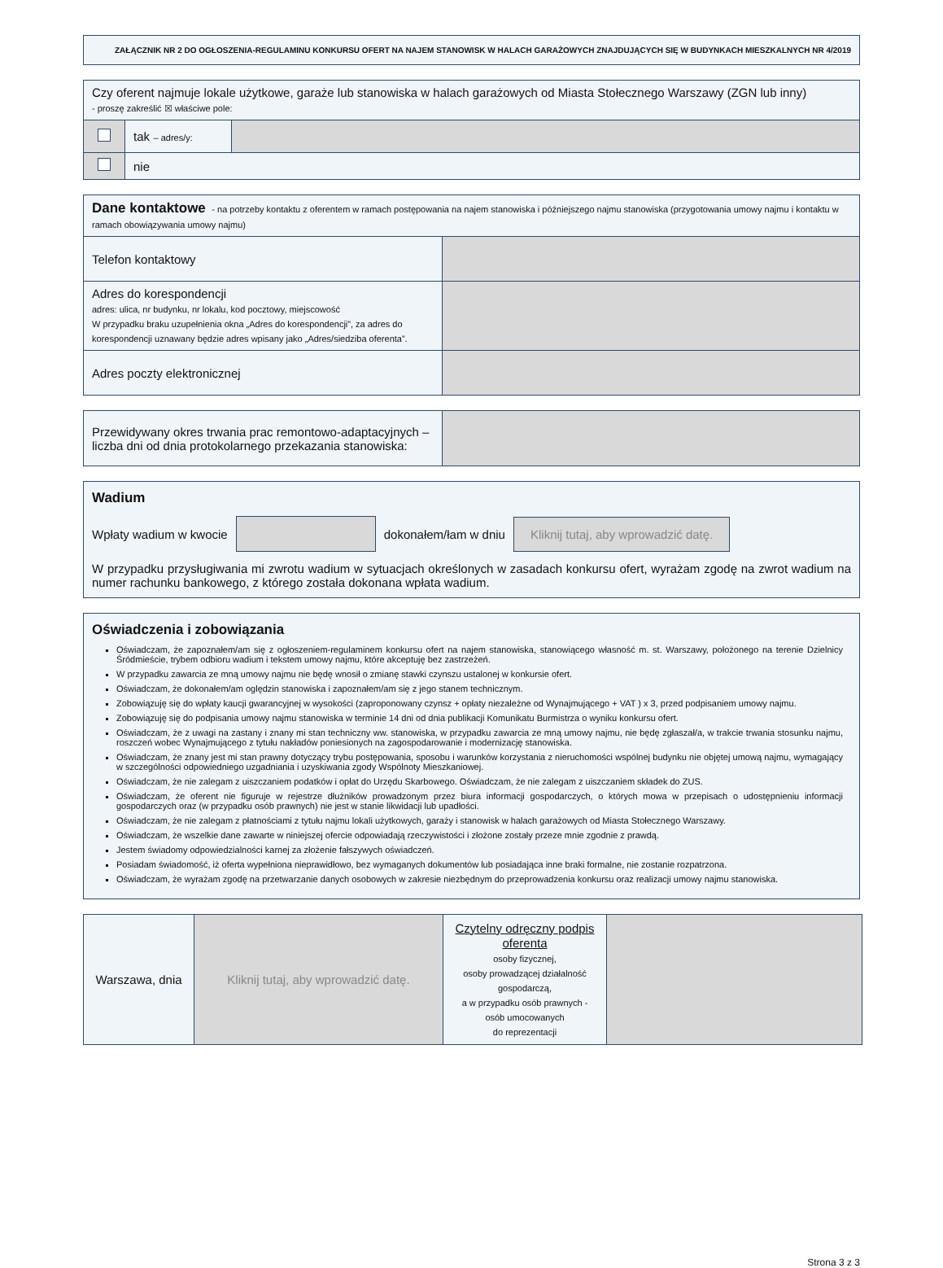ZAŁĄCZNIK NR 2 DO OGŁOSZENIA-REGULAMINU KONKURSU OFERT NA NAJEM STANOWISK W HALACH GARAŻOWYCH ZNAJDUJĄCYCH SIĘ W BUDYNKACH MIESZKALNYCH NR 4/2019
| Czy oferent najmuje lokale użytkowe, garaże lub stanowiska w halach garażowych od Miasta Stołecznego Warszawy (ZGN lub inny) - proszę zakreślić ☒ właściwe pole: | | |
| | tak – adres/y: | |
| | nie | |
| Dane kontaktowe - na potrzeby kontaktu z oferentem w ramach postępowania na najem stanowiska i późniejszego najmu stanowiska (przygotowania umowy najmu i kontaktu w ramach obowiązywania umowy najmu) | |
| Telefon kontaktowy | |
| Adres do korespondencji adres: ulica, nr budynku, nr lokalu, kod pocztowy, miejscowość W przypadku braku uzupełnienia okna „Adres do korespondencji”, za adres do korespondencji uznawany będzie adres wpisany jako „Adres/siedziba oferenta”. | |
| Adres poczty elektronicznej | |
| Przewidywany okres trwania prac remontowo-adaptacyjnych – liczba dni od dnia protokolarnego przekazania stanowiska: | |
Wadium
Wpłaty wadium w kwocie dokonałem/łam w dniu Kliknij tutaj, aby wprowadzić datę.
W przypadku przysługiwania mi zwrotu wadium w sytuacjach określonych w zasadach konkursu ofert, wyrażam zgodę na zwrot wadium na numer rachunku bankowego, z którego została dokonana wpłata wadium.
Oświadczenia i zobowiązania
Oświadczam, że zapoznałem/am się z ogłoszeniem-regulaminem konkursu ofert na najem stanowiska, stanowiącego własność m. st. Warszawy, położonego na terenie Dzielnicy Śródmieście, trybem odbioru wadium i tekstem umowy najmu, które akceptuję bez zastrzeżeń.
W przypadku zawarcia ze mną umowy najmu nie będę wnosił o zmianę stawki czynszu ustalonej w konkursie ofert.
Oświadczam, że dokonałem/am oględzin stanowiska i zapoznałem/am się z jego stanem technicznym.
Zobowiązuję się do wpłaty kaucji gwarancyjnej w wysokości (zaproponowany czynsz + opłaty niezależne od Wynajmującego + VAT ) x 3, przed podpisaniem umowy najmu.
Zobowiązuję się do podpisania umowy najmu stanowiska w terminie 14 dni od dnia publikacji Komunikatu Burmistrza o wyniku konkursu ofert.
Oświadczam, że z uwagi na zastany i znany mi stan techniczny ww. stanowiska, w przypadku zawarcia ze mną umowy najmu, nie będę zgłaszał/a, w trakcie trwania stosunku najmu, roszczeń wobec Wynajmującego z tytułu nakładów poniesionych na zagospodarowanie i modernizację stanowiska.
Oświadczam, że znany jest mi stan prawny dotyczący trybu postępowania, sposobu i warunków korzystania z nieruchomości wspólnej budynku nie objętej umową najmu, wymagający w szczególności odpowiedniego uzgadniania i uzyskiwania zgody Wspólnoty Mieszkaniowej.
Oświadczam, że nie zalegam z uiszczaniem podatków i opłat do Urzędu Skarbowego. Oświadczam, że nie zalegam z uiszczaniem składek do ZUS.
Oświadczam, że oferent nie figuruje w rejestrze dłużników prowadzonym przez biura informacji gospodarczych, o których mowa w przepisach o udostępnieniu informacji gospodarczych oraz (w przypadku osób prawnych) nie jest w stanie likwidacji lub upadłości.
Oświadczam, że nie zalegam z płatnościami z tytułu najmu lokali użytkowych, garaży i stanowisk w halach garażowych od Miasta Stołecznego Warszawy.
Oświadczam, że wszelkie dane zawarte w niniejszej ofercie odpowiadają rzeczywistości i złożone zostały przeze mnie zgodnie z prawdą.
Jestem świadomy odpowiedzialności karnej za złożenie fałszywych oświadczeń.
Posiadam świadomość, iż oferta wypełniona nieprawidłowo, bez wymaganych dokumentów lub posiadająca inne braki formalne, nie zostanie rozpatrzona.
Oświadczam, że wyrażam zgodę na przetwarzanie danych osobowych w zakresie niezbędnym do przeprowadzenia konkursu oraz realizacji umowy najmu stanowiska.
| Warszawa, dnia | Kliknij tutaj, aby wprowadzić datę. | Czytelny odręczny podpis oferenta osoby fizycznej, osoby prowadzącej działalność gospodarczą, a w przypadku osób prawnych - osób umocowanych do reprezentacji | |
Strona 3 z 3